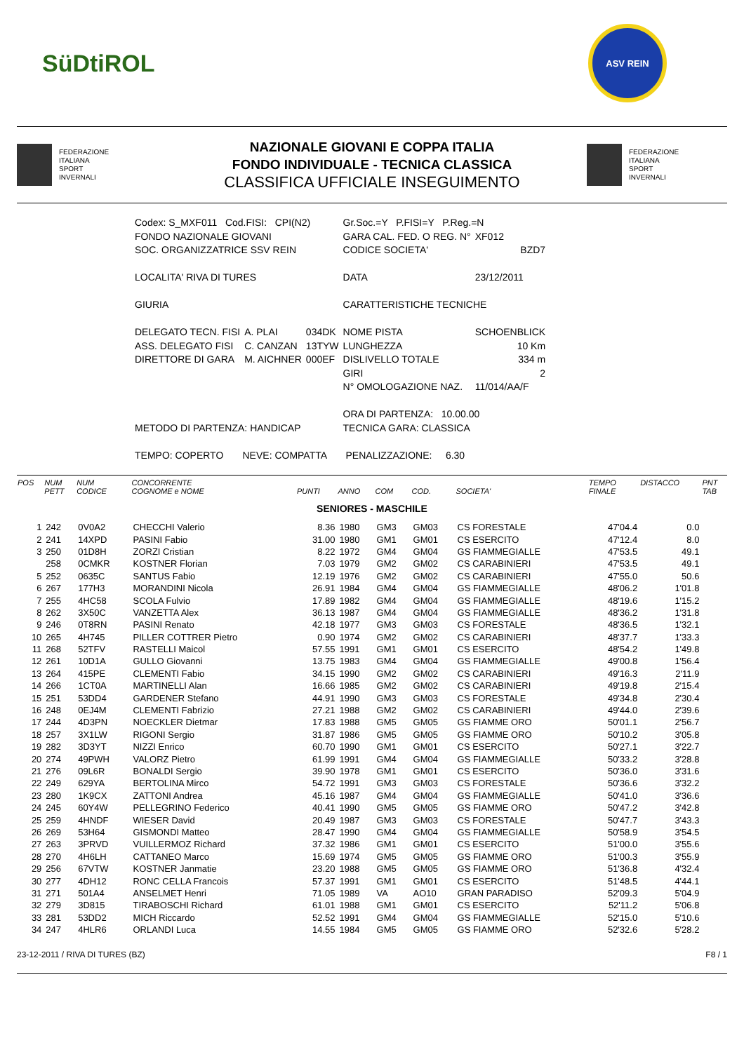SüDtiROL
ASV REIN
FEDERAZIONE
ITALIANA
SPORT
INVERNALI
NAZIONALE GIOVANI E COPPA ITALIA
FONDO INDIVIDUALE - TECNICA CLASSICA
CLASSIFICA UFFICIALE INSEGUIMENTO
FEDERAZIONE
ITALIANA
SPORT
INVERNALI
| Codex: S_MXF011 Cod.FISI: CPI(N2) | | | Gr.Soc.=Y P.FISI=Y P.Reg.=N | |
| FONDO NAZIONALE GIOVANI | | | GARA CAL. FED. O REG. N° | XF012 |
| SOC. ORGANIZZATRICE SSV REIN | | | CODICE SOCIETA' | BZD7 |
| LOCALITA' RIVA DI TURES | | | DATA | 23/12/2011 |
| GIURIA | | | CARATTERISTICHE TECNICHE | |
| DELEGATO TECN. FISI | A. PLAI | 034DK | NOME PISTA | SCHOENBLICK |
| ASS. DELEGATO FISI | C. CANZAN | 13TYW | LUNGHEZZA | 10 Km |
| DIRETTORE DI GARA | M. AICHNER | 000EF | DISLIVELLO TOTALE | 334 m |
| | | | GIRI | 2 |
| | | | N° OMOLOGAZIONE NAZ. | 11/014/AA/F |
| | | | ORA DI PARTENZA: 10.00.00 | |
| METODO DI PARTENZA: HANDICAP | | | TECNICA GARA: CLASSICA | |
| TEMPO: COPERTO NEVE: COMPATTA PENALIZZAZIONE: 6.30 | | | | |
| POS | NUM PETT | NUM CODICE | CONCORRENTE COGNOME e NOME | PUNTI | ANNO | COM | COD. | SOCIETA' | TEMPO FINALE | DISTACCO | PNT TAB |
| --- | --- | --- | --- | --- | --- | --- | --- | --- | --- | --- | --- |
| SENIORES - MASCHILE | | | | | | | | | | | |
| 1 | 242 | 0V0A2 | CHECCHI Valerio | 8.36 | 1980 | GM3 | GM03 | CS FORESTALE | 47'04.4 | 0.0 | |
| 2 | 241 | 14XPD | PASINI Fabio | 31.00 | 1980 | GM1 | GM01 | CS ESERCITO | 47'12.4 | 8.0 | |
| 3 | 250 | 01D8H | ZORZI Cristian | 8.22 | 1972 | GM4 | GM04 | GS FIAMMEGIALLE | 47'53.5 | 49.1 | |
| | 258 | 0CMKR | KOSTNER Florian | 7.03 | 1979 | GM2 | GM02 | CS CARABINIERI | 47'53.5 | 49.1 | |
| 5 | 252 | 0635C | SANTUS Fabio | 12.19 | 1976 | GM2 | GM02 | CS CARABINIERI | 47'55.0 | 50.6 | |
| 6 | 267 | 177H3 | MORANDINI Nicola | 26.91 | 1984 | GM4 | GM04 | GS FIAMMEGIALLE | 48'06.2 | 1'01.8 | |
| 7 | 255 | 4HC58 | SCOLA Fulvio | 17.89 | 1982 | GM4 | GM04 | GS FIAMMEGIALLE | 48'19.6 | 1'15.2 | |
| 8 | 262 | 3X50C | VANZETTA Alex | 36.13 | 1987 | GM4 | GM04 | GS FIAMMEGIALLE | 48'36.2 | 1'31.8 | |
| 9 | 246 | 0T8RN | PASINI Renato | 42.18 | 1977 | GM3 | GM03 | CS FORESTALE | 48'36.5 | 1'32.1 | |
| 10 | 265 | 4H745 | PILLER COTTRER Pietro | 0.90 | 1974 | GM2 | GM02 | CS CARABINIERI | 48'37.7 | 1'33.3 | |
| 11 | 268 | 52TFV | RASTELLI Maicol | 57.55 | 1991 | GM1 | GM01 | CS ESERCITO | 48'54.2 | 1'49.8 | |
| 12 | 261 | 10D1A | GULLO Giovanni | 13.75 | 1983 | GM4 | GM04 | GS FIAMMEGIALLE | 49'00.8 | 1'56.4 | |
| 13 | 264 | 415PE | CLEMENTI Fabio | 34.15 | 1990 | GM2 | GM02 | CS CARABINIERI | 49'16.3 | 2'11.9 | |
| 14 | 266 | 1CT0A | MARTINELLI Alan | 16.66 | 1985 | GM2 | GM02 | CS CARABINIERI | 49'19.8 | 2'15.4 | |
| 15 | 251 | 53DD4 | GARDENER Stefano | 44.91 | 1990 | GM3 | GM03 | CS FORESTALE | 49'34.8 | 2'30.4 | |
| 16 | 248 | 0EJ4M | CLEMENTI Fabrizio | 27.21 | 1988 | GM2 | GM02 | CS CARABINIERI | 49'44.0 | 2'39.6 | |
| 17 | 244 | 4D3PN | NOECKLER Dietmar | 17.83 | 1988 | GM5 | GM05 | GS FIAMME ORO | 50'01.1 | 2'56.7 | |
| 18 | 257 | 3X1LW | RIGONI Sergio | 31.87 | 1986 | GM5 | GM05 | GS FIAMME ORO | 50'10.2 | 3'05.8 | |
| 19 | 282 | 3D3YT | NIZZI Enrico | 60.70 | 1990 | GM1 | GM01 | CS ESERCITO | 50'27.1 | 3'22.7 | |
| 20 | 274 | 49PWH | VALORZ Pietro | 61.99 | 1991 | GM4 | GM04 | GS FIAMMEGIALLE | 50'33.2 | 3'28.8 | |
| 21 | 276 | 09L6R | BONALDI Sergio | 39.90 | 1978 | GM1 | GM01 | CS ESERCITO | 50'36.0 | 3'31.6 | |
| 22 | 249 | 629YA | BERTOLINA Mirco | 54.72 | 1991 | GM3 | GM03 | CS FORESTALE | 50'36.6 | 3'32.2 | |
| 23 | 280 | 1K9CX | ZATTONI Andrea | 45.16 | 1987 | GM4 | GM04 | GS FIAMMEGIALLE | 50'41.0 | 3'36.6 | |
| 24 | 245 | 60Y4W | PELLEGRINO Federico | 40.41 | 1990 | GM5 | GM05 | GS FIAMME ORO | 50'47.2 | 3'42.8 | |
| 25 | 259 | 4HNDF | WIESER David | 20.49 | 1987 | GM3 | GM03 | CS FORESTALE | 50'47.7 | 3'43.3 | |
| 26 | 269 | 53H64 | GISMONDI Matteo | 28.47 | 1990 | GM4 | GM04 | GS FIAMMEGIALLE | 50'58.9 | 3'54.5 | |
| 27 | 263 | 3PRVD | VUILLERMOZ Richard | 37.32 | 1986 | GM1 | GM01 | CS ESERCITO | 51'00.0 | 3'55.6 | |
| 28 | 270 | 4H6LH | CATTANEO Marco | 15.69 | 1974 | GM5 | GM05 | GS FIAMME ORO | 51'00.3 | 3'55.9 | |
| 29 | 256 | 67VTW | KOSTNER Janmatie | 23.20 | 1988 | GM5 | GM05 | GS FIAMME ORO | 51'36.8 | 4'32.4 | |
| 30 | 277 | 4DH12 | RONC CELLA Francois | 57.37 | 1991 | GM1 | GM01 | CS ESERCITO | 51'48.5 | 4'44.1 | |
| 31 | 271 | 501A4 | ANSELMET Henri | 71.05 | 1989 | VA | AO10 | GRAN PARADISO | 52'09.3 | 5'04.9 | |
| 32 | 279 | 3D815 | TIRABOSCHI Richard | 61.01 | 1988 | GM1 | GM01 | CS ESERCITO | 52'11.2 | 5'06.8 | |
| 33 | 281 | 53DD2 | MICH Riccardo | 52.52 | 1991 | GM4 | GM04 | GS FIAMMEGIALLE | 52'15.0 | 5'10.6 | |
| 34 | 247 | 4HLR6 | ORLANDI Luca | 14.55 | 1984 | GM5 | GM05 | GS FIAMME ORO | 52'32.6 | 5'28.2 | |
23-12-2011 / RIVA DI TURES (BZ) F8 / 1